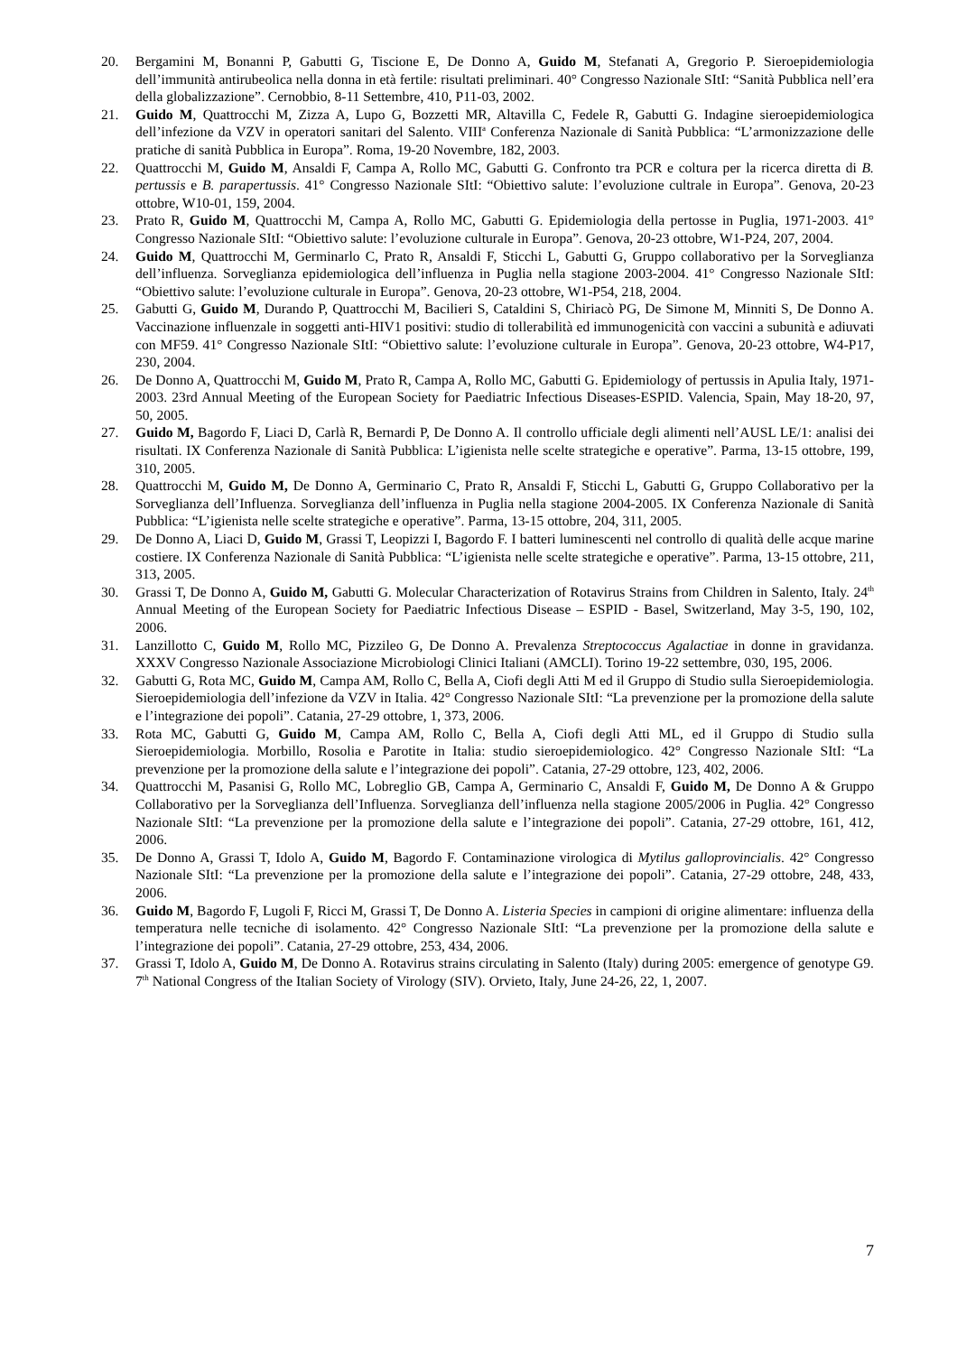20. Bergamini M, Bonanni P, Gabutti G, Tiscione E, De Donno A, Guido M, Stefanati A, Gregorio P. Sieroepidemiologia dell’immunità antirubeolica nella donna in età fertile: risultati preliminari. 40° Congresso Nazionale SItI: “Sanità Pubblica nell’era della globalizzazione”. Cernobbio, 8-11 Settembre, 410, P11-03, 2002.
21. Guido M, Quattrocchi M, Zizza A, Lupo G, Bozzetti MR, Altavilla C, Fedele R, Gabutti G. Indagine sieroepidemiologica dell’infezione da VZV in operatori sanitari del Salento. VIII<sup>a</sup> Conferenza Nazionale di Sanità Pubblica: “L’armonizzazione delle pratiche di sanità Pubblica in Europa”. Roma, 19-20 Novembre, 182, 2003.
22. Quattrocchi M, Guido M, Ansaldi F, Campa A, Rollo MC, Gabutti G. Confronto tra PCR e coltura per la ricerca diretta di B. pertussis e B. parapertussis. 41° Congresso Nazionale SItI: “Obiettivo salute: l’evoluzione cultrale in Europa”. Genova, 20-23 ottobre, W10-01, 159, 2004.
23. Prato R, Guido M, Quattrocchi M, Campa A, Rollo MC, Gabutti G. Epidemiologia della pertosse in Puglia, 1971-2003. 41° Congresso Nazionale SItI: “Obiettivo salute: l’evoluzione culturale in Europa”. Genova, 20-23 ottobre, W1-P24, 207, 2004.
24. Guido M, Quattrocchi M, Germinarlo C, Prato R, Ansaldi F, Sticchi L, Gabutti G, Gruppo collaborativo per la Sorveglianza dell’influenza. Sorveglianza epidemiologica dell’influenza in Puglia nella stagione 2003-2004. 41° Congresso Nazionale SItI: “Obiettivo salute: l’evoluzione culturale in Europa”. Genova, 20-23 ottobre, W1-P54, 218, 2004.
25. Gabutti G, Guido M, Durando P, Quattrocchi M, Bacilieri S, Cataldini S, Chiriacò PG, De Simone M, Minniti S, De Donno A. Vaccinazione influenzale in soggetti anti-HIV1 positivi: studio di tollerabilità ed immunogenicità con vaccini a subunità e adiuvati con MF59. 41° Congresso Nazionale SItI: “Obiettivo salute: l’evoluzione culturale in Europa”. Genova, 20-23 ottobre, W4-P17, 230, 2004.
26. De Donno A, Quattrocchi M, Guido M, Prato R, Campa A, Rollo MC, Gabutti G. Epidemiology of pertussis in Apulia Italy, 1971-2003. 23rd Annual Meeting of the European Society for Paediatric Infectious Diseases-ESPID. Valencia, Spain, May 18-20, 97, 50, 2005.
27. Guido M, Bagordo F, Liaci D, Carlà R, Bernardi P, De Donno A. Il controllo ufficiale degli alimenti nell’AUSL LE/1: analisi dei risultati. IX Conferenza Nazionale di Sanità Pubblica: L’igienista nelle scelte strategiche e operative”. Parma, 13-15 ottobre, 199, 310, 2005.
28. Quattrocchi M, Guido M, De Donno A, Germinario C, Prato R, Ansaldi F, Sticchi L, Gabutti G, Gruppo Collaborativo per la Sorveglianza dell’Influenza. Sorveglianza dell’influenza in Puglia nella stagione 2004-2005. IX Conferenza Nazionale di Sanità Pubblica: “L’igienista nelle scelte strategiche e operative”. Parma, 13-15 ottobre, 204, 311, 2005.
29. De Donno A, Liaci D, Guido M, Grassi T, Leopizzi I, Bagordo F. I batteri luminescenti nel controllo di qualità delle acque marine costiere. IX Conferenza Nazionale di Sanità Pubblica: “L’igienista nelle scelte strategiche e operative”. Parma, 13-15 ottobre, 211, 313, 2005.
30. Grassi T, De Donno A, Guido M, Gabutti G. Molecular Characterization of Rotavirus Strains from Children in Salento, Italy. 24<sup>th</sup> Annual Meeting of the European Society for Paediatric Infectious Disease – ESPID - Basel, Switzerland, May 3-5, 190, 102, 2006.
31. Lanzillotto C, Guido M, Rollo MC, Pizzileo G, De Donno A. Prevalenza Streptococcus Agalactiae in donne in gravidanza. XXXV Congresso Nazionale Associazione Microbiologi Clinici Italiani (AMCLI). Torino 19-22 settembre, 030, 195, 2006.
32. Gabutti G, Rota MC, Guido M, Campa AM, Rollo C, Bella A, Ciofi degli Atti M ed il Gruppo di Studio sulla Sieroepidemiologia. Sieroepidemiologia dell’infezione da VZV in Italia. 42° Congresso Nazionale SItI: “La prevenzione per la promozione della salute e l’integrazione dei popoli”. Catania, 27-29 ottobre, 1, 373, 2006.
33. Rota MC, Gabutti G, Guido M, Campa AM, Rollo C, Bella A, Ciofi degli Atti ML, ed il Gruppo di Studio sulla Sieroepidemiologia. Morbillo, Rosolia e Parotite in Italia: studio sieroepidemiologico. 42° Congresso Nazionale SItI: “La prevenzione per la promozione della salute e l’integrazione dei popoli”. Catania, 27-29 ottobre, 123, 402, 2006.
34. Quattrocchi M, Pasanisi G, Rollo MC, Lobreglio GB, Campa A, Germinario C, Ansaldi F, Guido M, De Donno A & Gruppo Collaborativo per la Sorveglianza dell’Influenza. Sorveglianza dell’influenza nella stagione 2005/2006 in Puglia. 42° Congresso Nazionale SItI: “La prevenzione per la promozione della salute e l’integrazione dei popoli”. Catania, 27-29 ottobre, 161, 412, 2006.
35. De Donno A, Grassi T, Idolo A, Guido M, Bagordo F. Contaminazione virologica di Mytilus galloprovincialis. 42° Congresso Nazionale SItI: “La prevenzione per la promozione della salute e l’integrazione dei popoli”. Catania, 27-29 ottobre, 248, 433, 2006.
36. Guido M, Bagordo F, Lugoli F, Ricci M, Grassi T, De Donno A. Listeria Species in campioni di origine alimentare: influenza della temperatura nelle tecniche di isolamento. 42° Congresso Nazionale SItI: “La prevenzione per la promozione della salute e l’integrazione dei popoli”. Catania, 27-29 ottobre, 253, 434, 2006.
37. Grassi T, Idolo A, Guido M, De Donno A. Rotavirus strains circulating in Salento (Italy) during 2005: emergence of genotype G9. 7<sup>th</sup> National Congress of the Italian Society of Virology (SIV). Orvieto, Italy, June 24-26, 22, 1, 2007.
7